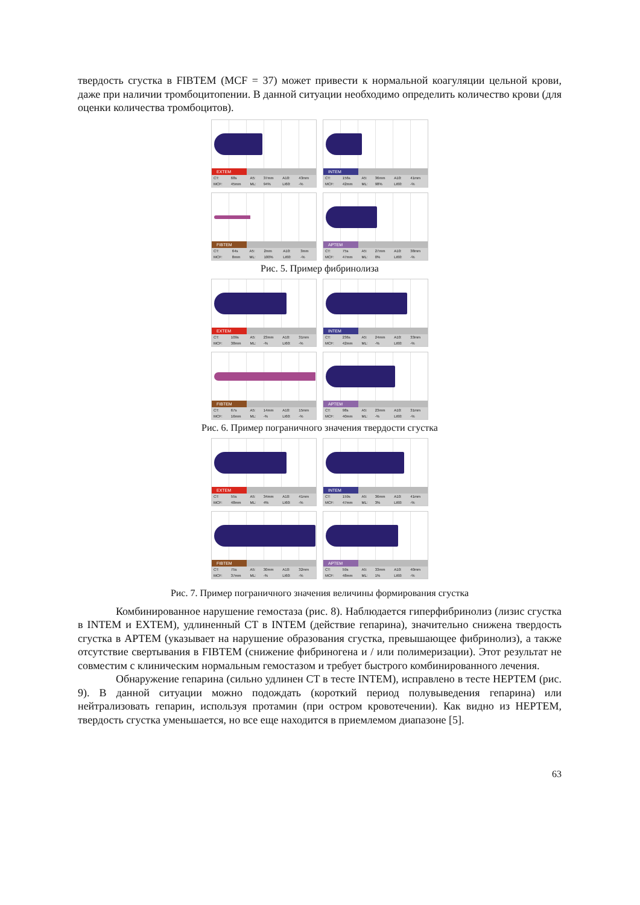твердость сгустка в FIBTEM (MCF = 37) может привести к нормальной коагуляции цельной крови, даже при наличии тромбоцитопении. В данной ситуации необходимо определить количество крови (для оценки количества тромбоцитов).
EXTEM
| CT: | 68s | A5: | 37mm | A10: | 43mm |
| MCF: | 45mm | ML: | 94% | LI60: | -% |
INTEM
| CT: | 156s | A5: | 36mm | A10: | 41mm |
| MCF: | 42mm | ML: | 98% | LI60: | -% |
FIBTEM
| CT: | 64s | A5: | 2mm | A10: | 3mm |
| MCF: | 8mm | ML: | 100% | LI60: | -% |
APTEM
| CT: | 75s | A5: | 27mm | A10: | 38mm |
| MCF: | 47mm | ML: | 0% | LI60: | -% |
Рис. 5. Пример фибринолиза
EXTEM
| CT: | 109s | A5: | 23mm | A10: | 31mm |
| MCF: | 38mm | ML: | -% | LI60: | -% |
INTEM
| CT: | 236s | A5: | 24mm | A10: | 33mm |
| MCF: | 42mm | ML: | -% | LI60: | -% |
FIBTEM
| CT: | 67s | A5: | 14mm | A10: | 15mm |
| MCF: | 16mm | ML: | -% | LI60: | -% |
APTEM
| CT: | 98s | A5: | 23mm | A10: | 31mm |
| MCF: | 40mm | ML: | -% | LI60: | -% |
Рис. 6. Пример пограничного значения твердости сгустка
EXTEM
| CT: | 55s | A5: | 34mm | A10: | 41mm |
| MCF: | 48mm | ML: | 4% | LI60: | -% |
INTEM
| CT: | 159s | A5: | 36mm | A10: | 41mm |
| MCF: | 47mm | ML: | 3% | LI60: | -% |
FIBTEM
| CT: | 75s | A5: | 30mm | A10: | 32mm |
| MCF: | 37mm | ML: | -% | LI60: | -% |
APTEM
| CT: | 59s | A5: | 33mm | A10: | 40mm |
| MCF: | 48mm | ML: | 1% | LI60: | -% |
Рис. 7. Пример пограничного значения величины формирования сгустка
Комбинированное нарушение гемостаза (рис. 8). Наблюдается гиперфибринолиз (лизис сгустка в INTEM и EXTEM), удлиненный CT в INTEM (действие гепарина), значительно снижена твердость сгустка в APTEM (указывает на нарушение образования сгустка, превышающее фибринолиз), а также отсутствие свертывания в FIBTEM (снижение фибриногена и / или полимеризации). Этот результат не совместим с клиническим нормальным гемостазом и требует быстрого комбинированного лечения.
Обнаружение гепарина (сильно удлинен CT в тесте INTEM), исправлено в тесте HEPTEM (рис. 9). В данной ситуации можно подождать (короткий период полувыведения гепарина) или нейтрализовать гепарин, используя протамин (при остром кровотечении). Как видно из HEPTEM, твердость сгустка уменьшается, но все еще находится в приемлемом диапазоне [5].
63